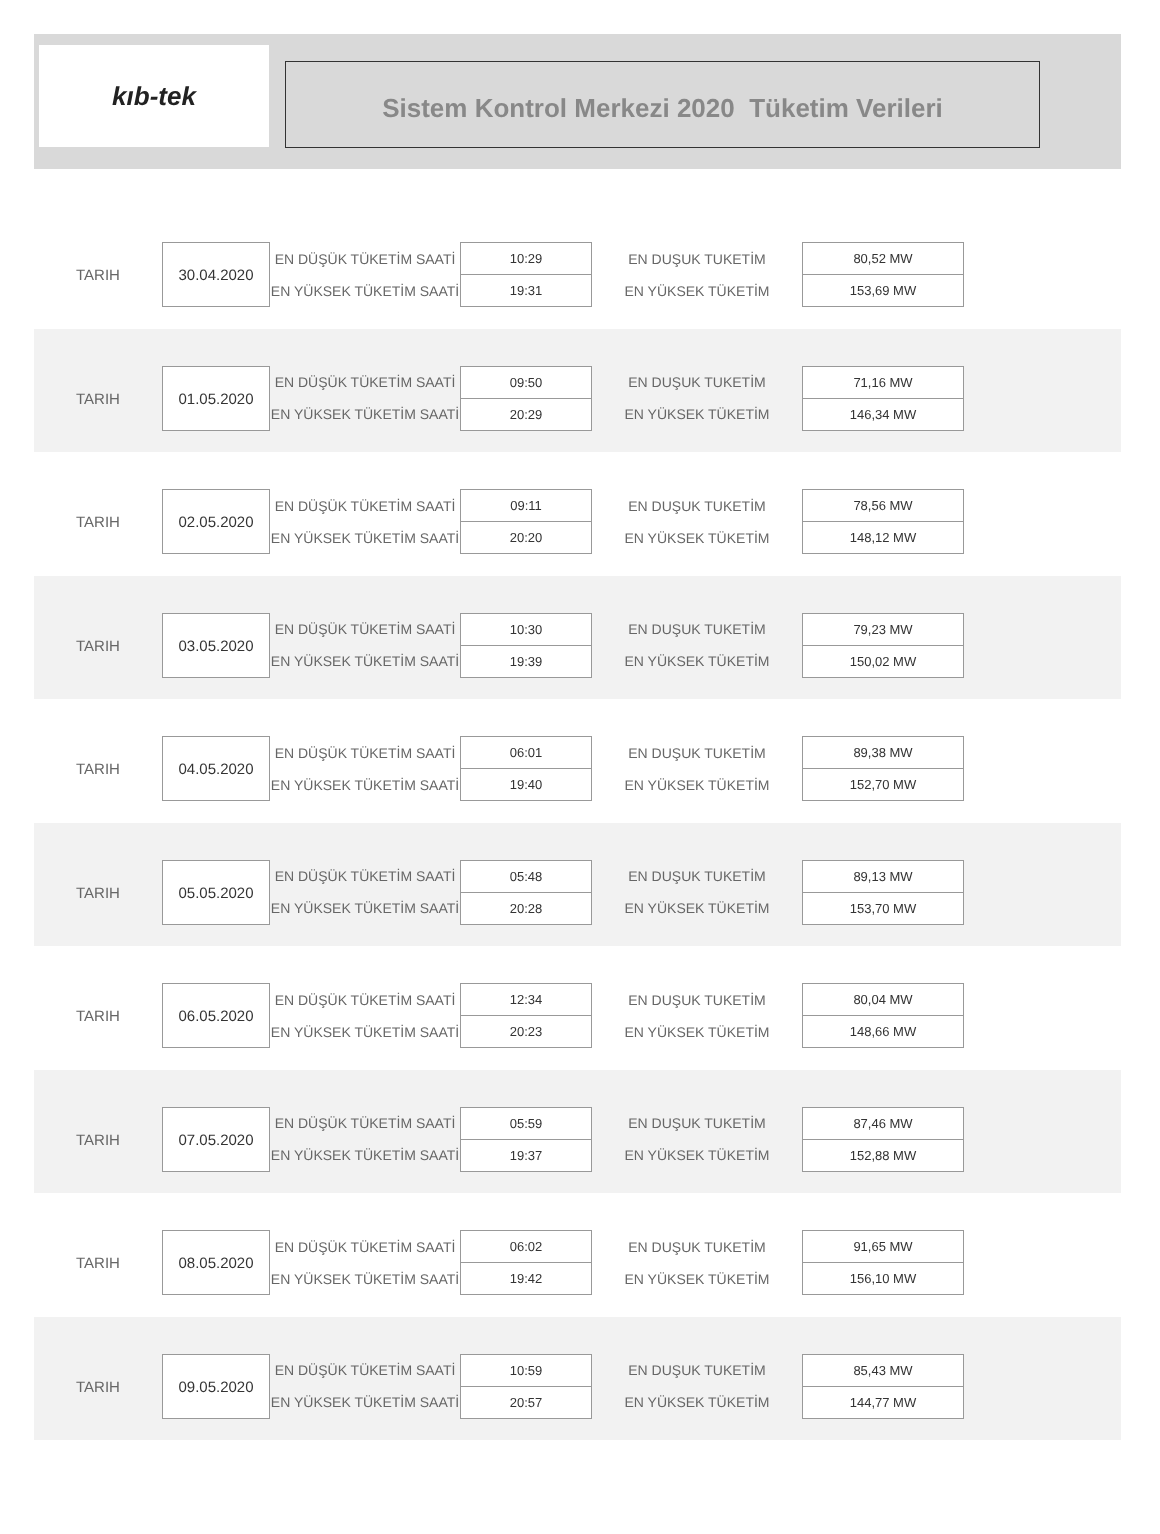kıb-tek
Sistem Kontrol Merkezi 2020 Tüketim Verileri
| TARIH | 30.04.2020 | EN DÜŞÜK TÜKETİM SAATİ | 10:29 | EN DUŞUK TUKETİM | 80,52 MW |
| | | EN YÜKSEK TÜKETİM SAATİ | 19:31 | EN YÜKSEK TÜKETİM | 153,69 MW |
| TARIH | 01.05.2020 | EN DÜŞÜK TÜKETİM SAATİ | 09:50 | EN DUŞUK TUKETİM | 71,16 MW |
| | | EN YÜKSEK TÜKETİM SAATİ | 20:29 | EN YÜKSEK TÜKETİM | 146,34 MW |
| TARIH | 02.05.2020 | EN DÜŞÜK TÜKETİM SAATİ | 09:11 | EN DUŞUK TUKETİM | 78,56 MW |
| | | EN YÜKSEK TÜKETİM SAATİ | 20:20 | EN YÜKSEK TÜKETİM | 148,12 MW |
| TARIH | 03.05.2020 | EN DÜŞÜK TÜKETİM SAATİ | 10:30 | EN DUŞUK TUKETİM | 79,23 MW |
| | | EN YÜKSEK TÜKETİM SAATİ | 19:39 | EN YÜKSEK TÜKETİM | 150,02 MW |
| TARIH | 04.05.2020 | EN DÜŞÜK TÜKETİM SAATİ | 06:01 | EN DUŞUK TUKETİM | 89,38 MW |
| | | EN YÜKSEK TÜKETİM SAATİ | 19:40 | EN YÜKSEK TÜKETİM | 152,70 MW |
| TARIH | 05.05.2020 | EN DÜŞÜK TÜKETİM SAATİ | 05:48 | EN DUŞUK TUKETİM | 89,13 MW |
| | | EN YÜKSEK TÜKETİM SAATİ | 20:28 | EN YÜKSEK TÜKETİM | 153,70 MW |
| TARIH | 06.05.2020 | EN DÜŞÜK TÜKETİM SAATİ | 12:34 | EN DUŞUK TUKETİM | 80,04 MW |
| | | EN YÜKSEK TÜKETİM SAATİ | 20:23 | EN YÜKSEK TÜKETİM | 148,66 MW |
| TARIH | 07.05.2020 | EN DÜŞÜK TÜKETİM SAATİ | 05:59 | EN DUŞUK TUKETİM | 87,46 MW |
| | | EN YÜKSEK TÜKETİM SAATİ | 19:37 | EN YÜKSEK TÜKETİM | 152,88 MW |
| TARIH | 08.05.2020 | EN DÜŞÜK TÜKETİM SAATİ | 06:02 | EN DUŞUK TUKETİM | 91,65 MW |
| | | EN YÜKSEK TÜKETİM SAATİ | 19:42 | EN YÜKSEK TÜKETİM | 156,10 MW |
| TARIH | 09.05.2020 | EN DÜŞÜK TÜKETİM SAATİ | 10:59 | EN DUŞUK TUKETİM | 85,43 MW |
| | | EN YÜKSEK TÜKETİM SAATİ | 20:57 | EN YÜKSEK TÜKETİM | 144,77 MW |